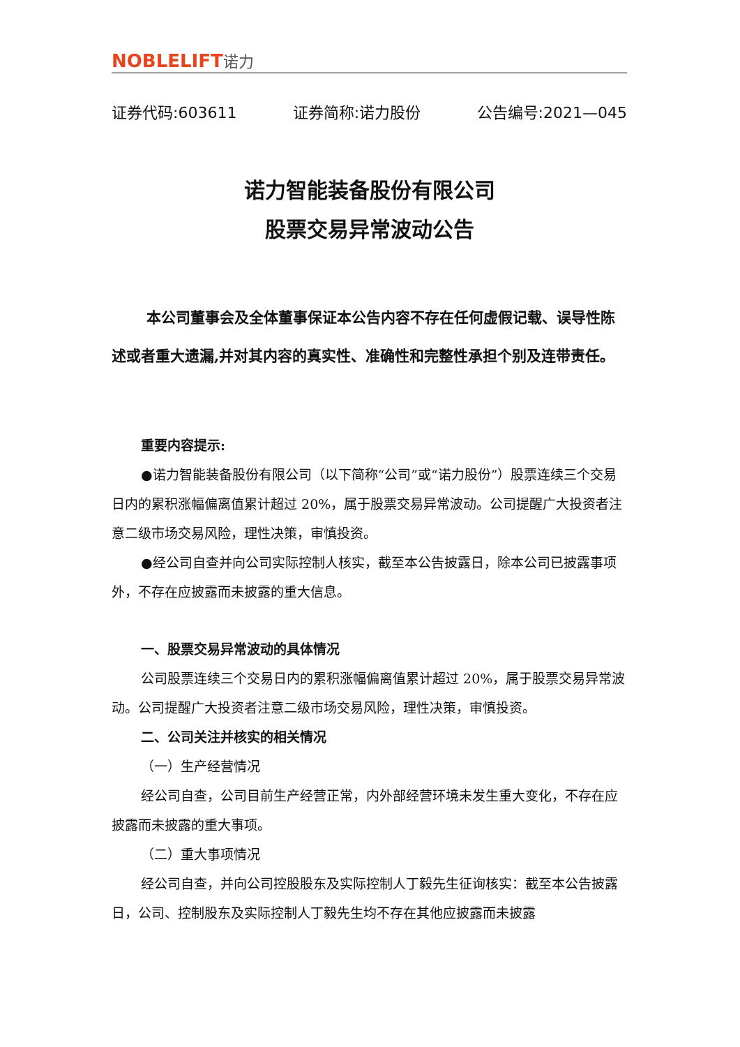NOBLELIFT诺力
证券代码:603611 证券简称:诺力股份 公告编号:2021—045
诺力智能装备股份有限公司
股票交易异常波动公告
本公司董事会及全体董事保证本公告内容不存在任何虚假记载、误导性陈述或者重大遗漏,并对其内容的真实性、准确性和完整性承担个别及连带责任。
重要内容提示:
●诺力智能装备股份有限公司（以下简称“公司”或“诺力股份”）股票连续三个交易日内的累积涨幅偏离值累计超过 20%，属于股票交易异常波动。公司提醒广大投资者注意二级市场交易风险，理性决策，审慎投资。
●经公司自查并向公司实际控制人核实，截至本公告披露日，除本公司已披露事项外，不存在应披露而未披露的重大信息。
一、股票交易异常波动的具体情况
公司股票连续三个交易日内的累积涨幅偏离值累计超过 20%，属于股票交易异常波动。公司提醒广大投资者注意二级市场交易风险，理性决策，审慎投资。
二、公司关注并核实的相关情况
（一）生产经营情况
经公司自查，公司目前生产经营正常，内外部经营环境未发生重大变化，不存在应披露而未披露的重大事项。
（二）重大事项情况
经公司自查，并向公司控股股东及实际控制人丁毅先生征询核实：截至本公告披露日，公司、控制股东及实际控制人丁毅先生均不存在其他应披露而未披露